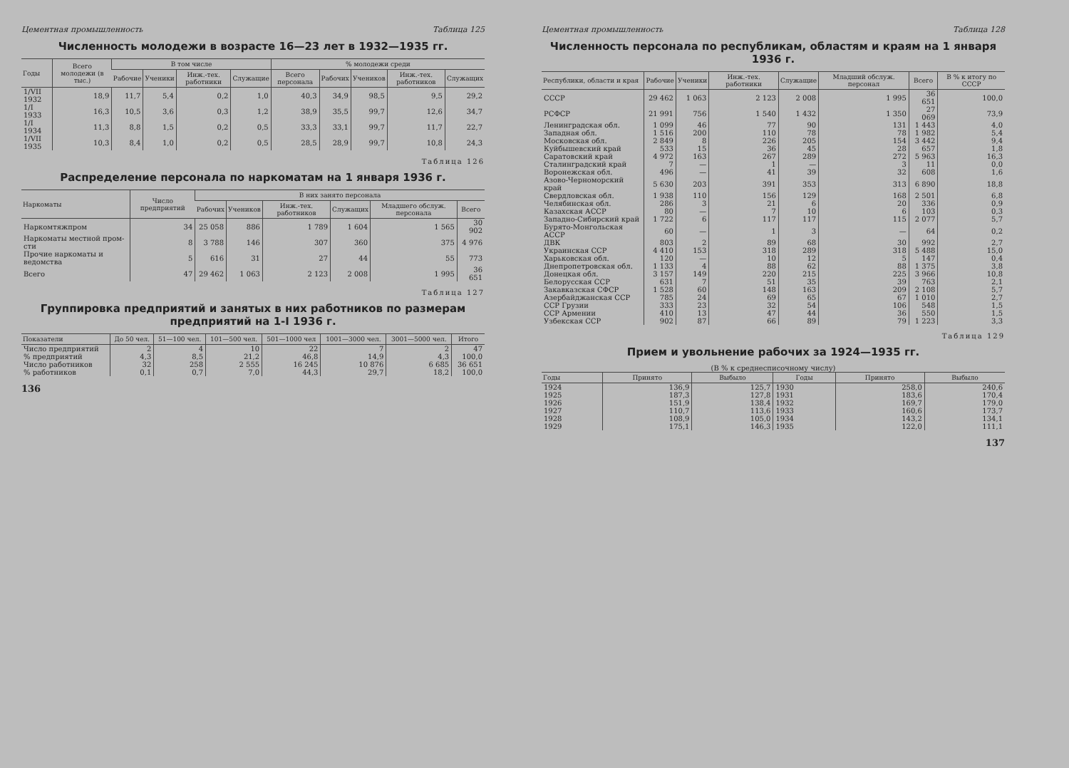Цементная промышленность Таблица 125
Численность молодежи в возрасте 16—23 лет в 1932—1935 гг.
| Годы | Всего молодежи (в тыс.) | В том числе | | | | % молодежи среди | | | | |
| --- | --- | --- | --- | --- | --- | --- | --- | --- | --- | --- |
| | | Рабочие | Ученики | Инж.-тех. работники | Служащие | Всего персонала | Рабочих | Учеников | Инж.-тех. работников | Служащих |
| 1/VII 1932 | 18,9 | 11,7 | 5,4 | 0,2 | 1,0 | 40,3 | 34,9 | 98,5 | 9,5 | 29,2 |
| 1/I 1933 | 16,3 | 10,5 | 3,6 | 0,3 | 1,2 | 38,9 | 35,5 | 99,7 | 12,6 | 34,7 |
| 1/I 1934 | 11,3 | 8,8 | 1,5 | 0,2 | 0,5 | 33,3 | 33,1 | 99,7 | 11,7 | 22,7 |
| 1/VII 1935 | 10,3 | 8,4 | 1,0 | 0,2 | 0,5 | 28,5 | 28,9 | 99,7 | 10,8 | 24,3 |
Таблица 126
Распределение персонала по наркоматам на 1 января 1936 г.
| Наркоматы | Число предприятий | В них занято персонала | | | | | |
| --- | --- | --- | --- | --- | --- | --- | --- |
| | | Рабочих | Учеников | Инж.-тех. работников | Служащих | Младшего обслуж. персонала | Всего |
| Наркомтяжпром | 34 | 25 058 | 886 | 1 789 | 1 604 | 1 565 | 30 902 |
| Наркоматы местной пром-сти | 8 | 3 788 | 146 | 307 | 360 | 375 | 4 976 |
| Прочие наркоматы и ведомства | 5 | 616 | 31 | 27 | 44 | 55 | 773 |
| Всего | 47 | 29 462 | 1 063 | 2 123 | 2 008 | 1 995 | 36 651 |
Таблица 127
Группировка предприятий и занятых в них работников по размерам предприятий на 1-I 1936 г.
| Показатели | До 50 чел. | 51—100 чел. | 101—500 чел. | 501—1000 чел | 1001—3000 чел. | 3001—5000 чел. | Итого |
| --- | --- | --- | --- | --- | --- | --- | --- |
| Число предприятий | 2 | 4 | 10 | 22 | 7 | 2 | 47 |
| % предприятий | 4,3 | 8,5 | 21,2 | 46,8 | 14,9 | 4,3 | 100,0 |
| Число работников | 32 | 258 | 2 555 | 16 245 | 10 876 | 6 685 | 36 651 |
| % работников | 0,1 | 0,7 | 7,0 | 44,3 | 29,7 | 18,2 | 100,0 |
136
Цементная промышленность Таблица 128
Численность персонала по республикам, областям и краям на 1 января 1936 г.
| Республики, области и края | Рабочие | Ученики | Инж.-тех. работники | Служащие | Младший обслуж. персонал | Всего | В % к итогу по СССР |
| --- | --- | --- | --- | --- | --- | --- | --- |
| СССР | 29 462 | 1 063 | 2 123 | 2 008 | 1 995 | 36 651 | 100,0 |
| РСФСР | 21 991 | 756 | 1 540 | 1 432 | 1 350 | 27 069 | 73,9 |
| Ленинградская обл. | 1 099 | 46 | 77 | 90 | 131 | 1 443 | 4,0 |
| Западная обл. | 1 516 | 200 | 110 | 78 | 78 | 1 982 | 5,4 |
| Московская обл. | 2 849 | 8 | 226 | 205 | 154 | 3 442 | 9,4 |
| Куйбышевский край | 533 | 15 | 36 | 45 | 28 | 657 | 1,8 |
| Саратовский край | 4 972 | 163 | 267 | 289 | 272 | 5 963 | 16,3 |
| Сталинградский край | 7 | — | 1 | — | 3 | 11 | 0,0 |
| Воронежская обл. | 496 | — | 41 | 39 | 32 | 608 | 1,6 |
| Азово-Черноморский край | 5 630 | 203 | 391 | 353 | 313 | 6 890 | 18,8 |
| Свердловская обл. | 1 938 | 110 | 156 | 129 | 168 | 2 501 | 6,8 |
| Челябинская обл. | 286 | 3 | 21 | 6 | 20 | 336 | 0,9 |
| Казахская АССР | 80 | — | 7 | 10 | 6 | 103 | 0,3 |
| Западно-Сибирский край | 1 722 | 6 | 117 | 117 | 115 | 2 077 | 5,7 |
| Бурято-Монгольская АССР | 60 | — | 1 | 3 | — | 64 | 0,2 |
| ДВК | 803 | 2 | 89 | 68 | 30 | 992 | 2,7 |
| Украинская ССР | 4 410 | 153 | 318 | 289 | 318 | 5 488 | 15,0 |
| Харьковская обл. | 120 | — | 10 | 12 | 5 | 147 | 0,4 |
| Днепропетровская обл. | 1 133 | 4 | 88 | 62 | 88 | 1 375 | 3,8 |
| Донецкая обл. | 3 157 | 149 | 220 | 215 | 225 | 3 966 | 10,8 |
| Белорусская ССР | 631 | 7 | 51 | 35 | 39 | 763 | 2,1 |
| Закавказская СФСР | 1 528 | 60 | 148 | 163 | 209 | 2 108 | 5,7 |
| Азербайджанская ССР | 785 | 24 | 69 | 65 | 67 | 1 010 | 2,7 |
| ССР Грузии | 333 | 23 | 32 | 54 | 106 | 548 | 1,5 |
| ССР Армении | 410 | 13 | 47 | 44 | 36 | 550 | 1,5 |
| Узбекская ССР | 902 | 87 | 66 | 89 | 79 | 1 223 | 3,3 |
Таблица 129
Прием и увольнение рабочих за 1924—1935 гг.
(В % к среднесписочному числу)
| Годы | Принято | Выбыло | Годы | Принято | Выбыло |
| --- | --- | --- | --- | --- | --- |
| 1924 | 136,9 | 125,7 | 1930 | 258,0 | 240,6 |
| 1925 | 187,3 | 127,8 | 1931 | 183,6 | 170,4 |
| 1926 | 151,9 | 138,4 | 1932 | 169,7 | 179,0 |
| 1927 | 110,7 | 113,6 | 1933 | 160,6 | 173,7 |
| 1928 | 108,9 | 105,0 | 1934 | 143,2 | 134,1 |
| 1929 | 175,1 | 146,3 | 1935 | 122,0 | 111,1 |
137